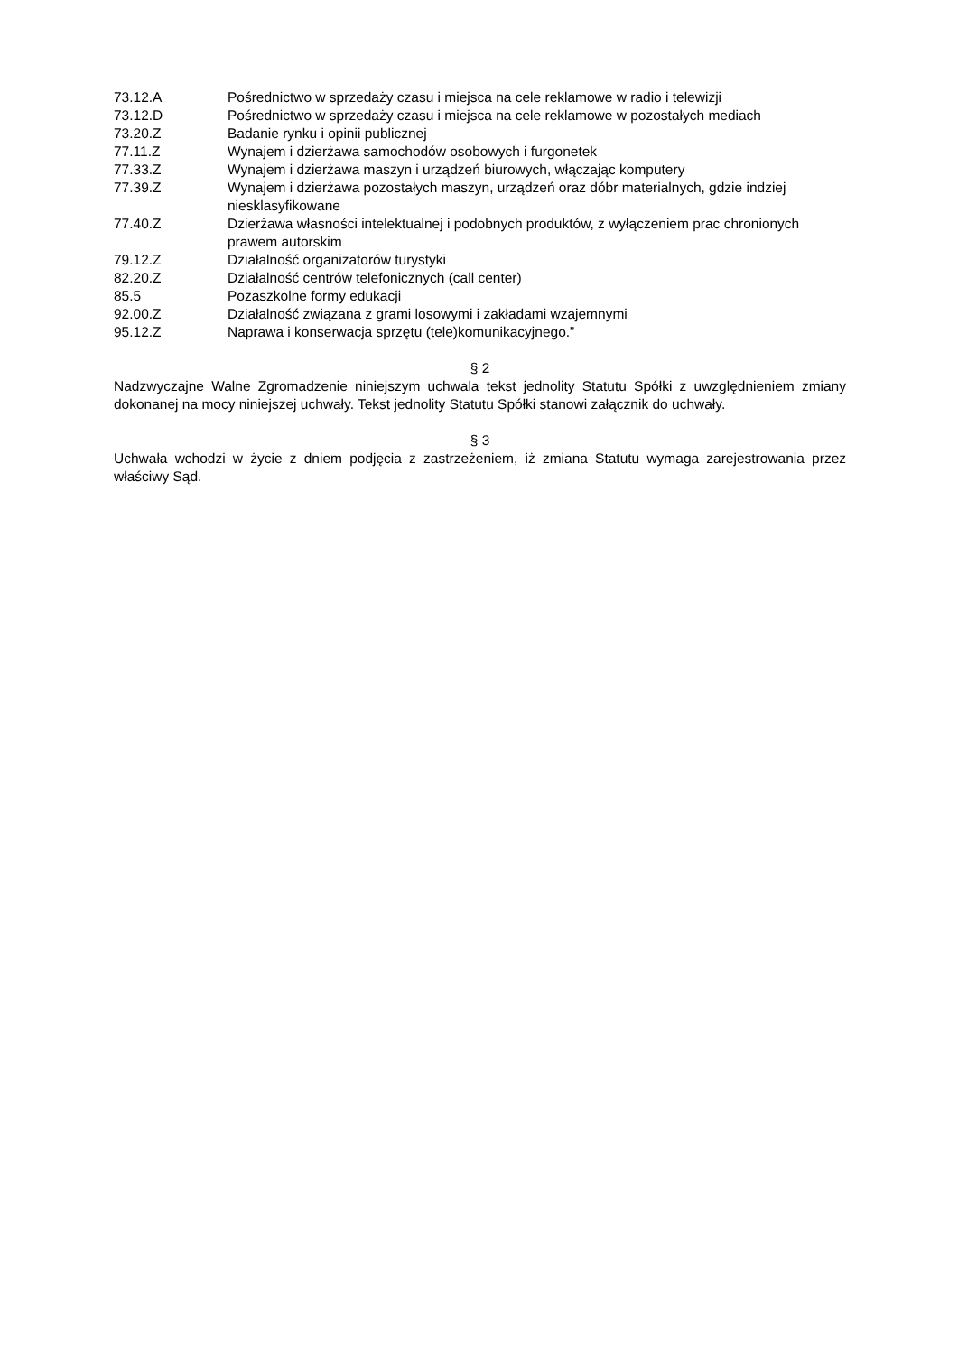73.12.A Pośrednictwo w sprzedaży czasu i miejsca na cele reklamowe w radio i telewizji
73.12.D Pośrednictwo w sprzedaży czasu i miejsca na cele reklamowe w pozostałych mediach
73.20.Z Badanie rynku i opinii publicznej
77.11.Z Wynajem i dzierżawa samochodów osobowych i furgonetek
77.33.Z Wynajem i dzierżawa maszyn i urządzeń biurowych, włączając komputery
77.39.Z Wynajem i dzierżawa pozostałych maszyn, urządzeń oraz dóbr materialnych, gdzie indziej niesklasyfikowane
77.40.Z Dzierżawa własności intelektualnej i podobnych produktów, z wyłączeniem prac chronionych prawem autorskim
79.12.Z Działalność organizatorów turystyki
82.20.Z Działalność centrów telefonicznych (call center)
85.5 Pozaszkolne formy edukacji
92.00.Z Działalność związana z grami losowymi i zakładami wzajemnymi
95.12.Z Naprawa i konserwacja sprzętu (tele)komunikacyjnego.”
§ 2
Nadzwyczajne Walne Zgromadzenie niniejszym uchwala tekst jednolity Statutu Spółki z uwzględnieniem zmiany dokonanej na mocy niniejszej uchwały. Tekst jednolity Statutu Spółki stanowi załącznik do uchwały.
§ 3
Uchwała wchodzi w życie z dniem podjęcia z zastrzeżeniem, iż zmiana Statutu wymaga zarejestrowania przez właściwy Sąd.